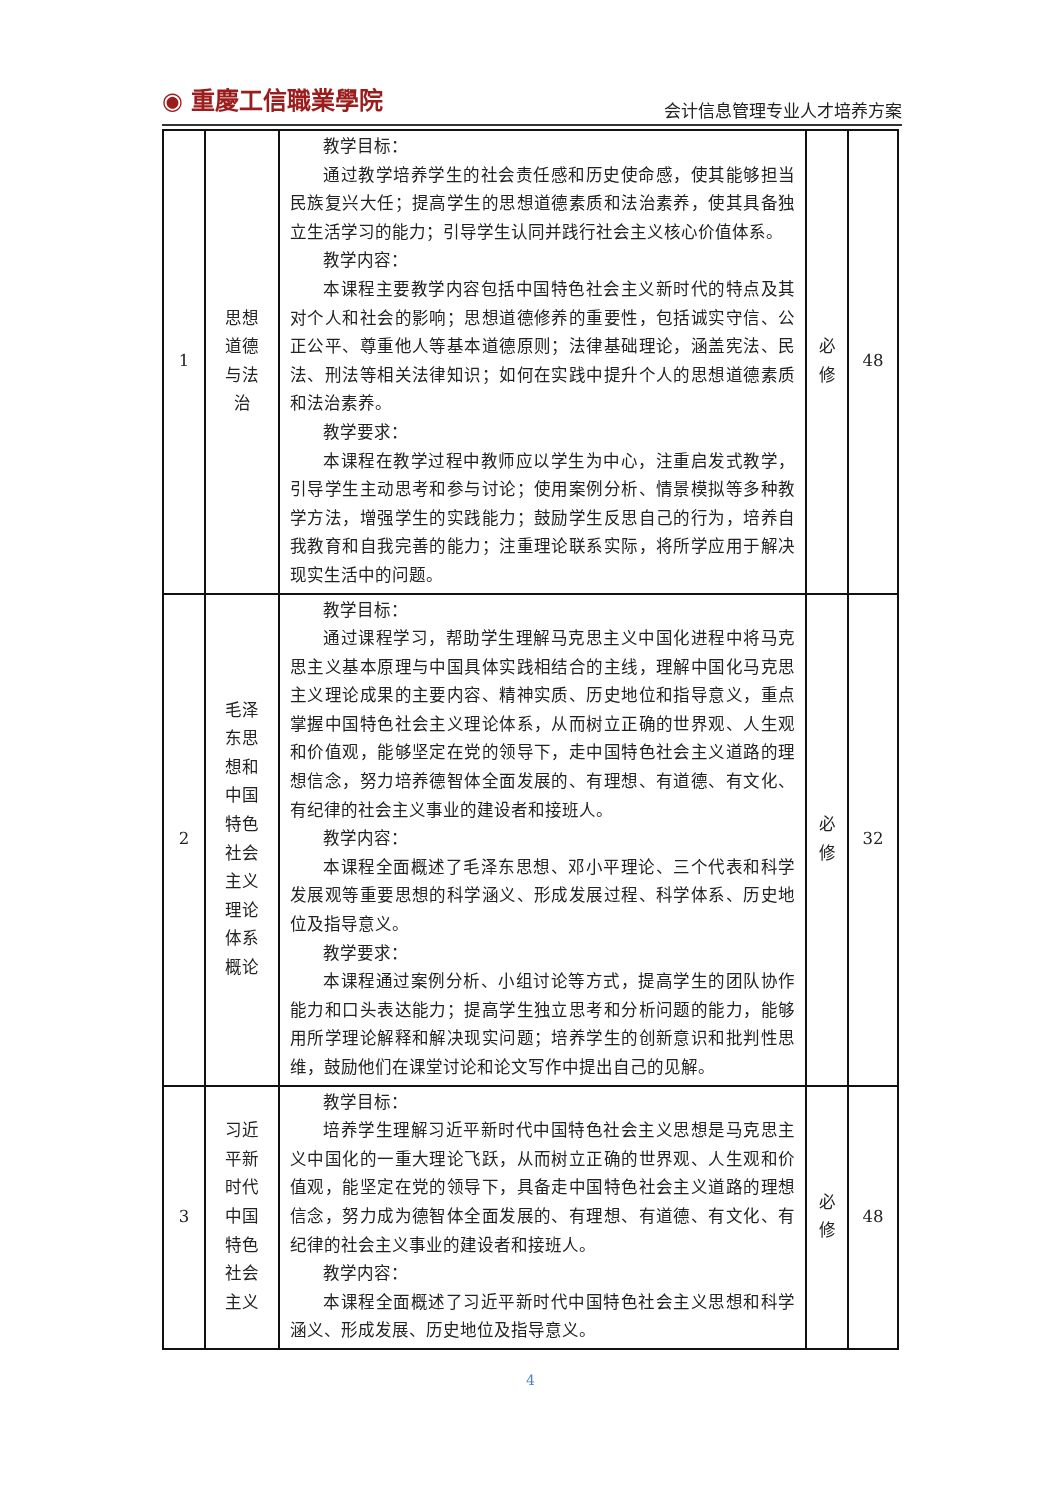◉ 重慶工信職業學院
会计信息管理专业人才培养方案
| 1 | 思想 道德 与法 治 | 教学目标： 通过教学培养学生的社会责任感和历史使命感，使其能够担当民族复兴大任；提高学生的思想道德素质和法治素养，使其具备独立生活学习的能力；引导学生认同并践行社会主义核心价值体系。 教学内容： 本课程主要教学内容包括中国特色社会主义新时代的特点及其对个人和社会的影响；思想道德修养的重要性，包括诚实守信、公正公平、尊重他人等基本道德原则；法律基础理论，涵盖宪法、民法、刑法等相关法律知识；如何在实践中提升个人的思想道德素质和法治素养。 教学要求： 本课程在教学过程中教师应以学生为中心，注重启发式教学，引导学生主动思考和参与讨论；使用案例分析、情景模拟等多种教学方法，增强学生的实践能力；鼓励学生反思自己的行为，培养自我教育和自我完善的能力；注重理论联系实际，将所学应用于解决现实生活中的问题。 | 必 修 | 48 |
| 2 | 毛泽 东思 想和 中国 特色 社会 主义 理论 体系 概论 | 教学目标： 通过课程学习，帮助学生理解马克思主义中国化进程中将马克思主义基本原理与中国具体实践相结合的主线，理解中国化马克思主义理论成果的主要内容、精神实质、历史地位和指导意义，重点掌握中国特色社会主义理论体系，从而树立正确的世界观、人生观和价值观，能够坚定在党的领导下，走中国特色社会主义道路的理想信念，努力培养德智体全面发展的、有理想、有道德、有文化、有纪律的社会主义事业的建设者和接班人。 教学内容： 本课程全面概述了毛泽东思想、邓小平理论、三个代表和科学发展观等重要思想的科学涵义、形成发展过程、科学体系、历史地位及指导意义。 教学要求： 本课程通过案例分析、小组讨论等方式，提高学生的团队协作能力和口头表达能力；提高学生独立思考和分析问题的能力，能够用所学理论解释和解决现实问题；培养学生的创新意识和批判性思维，鼓励他们在课堂讨论和论文写作中提出自己的见解。 | 必 修 | 32 |
| 3 | 习近 平新 时代 中国 特色 社会 主义 | 教学目标： 培养学生理解习近平新时代中国特色社会主义思想是马克思主义中国化的一重大理论飞跃，从而树立正确的世界观、人生观和价值观，能坚定在党的领导下，具备走中国特色社会主义道路的理想信念，努力成为德智体全面发展的、有理想、有道德、有文化、有纪律的社会主义事业的建设者和接班人。 教学内容： 本课程全面概述了习近平新时代中国特色社会主义思想和科学涵义、形成发展、历史地位及指导意义。 | 必 修 | 48 |
4